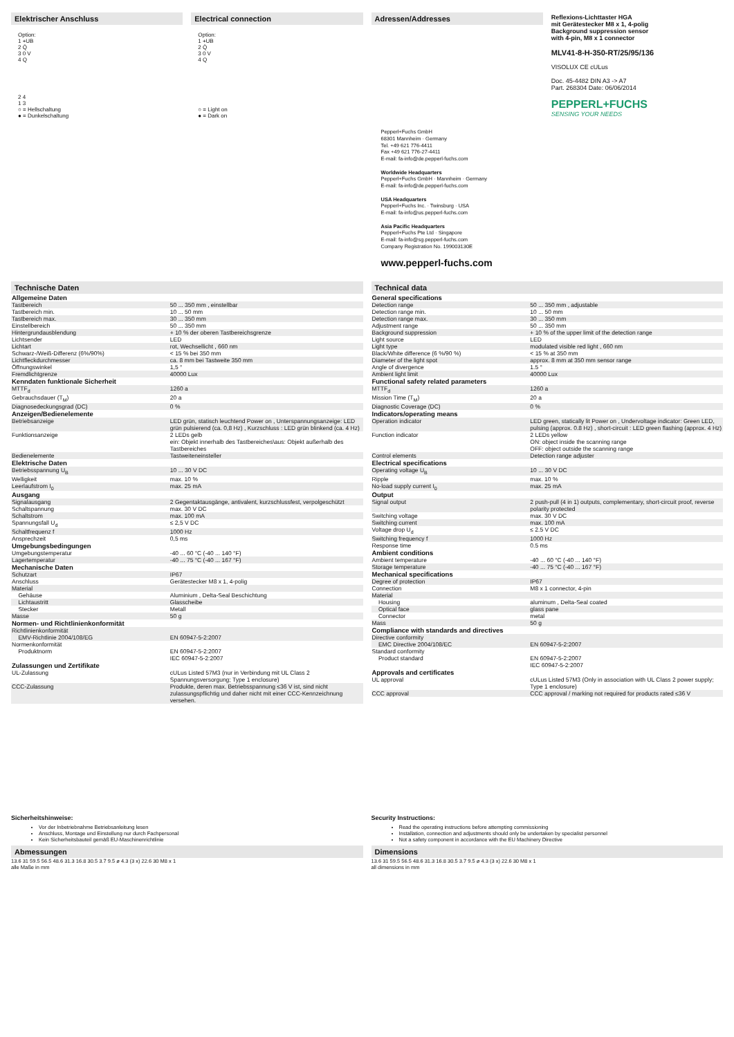Elektrischer Anschluss
Option:
1 +UB
2 Q̄
3 0 V
4 Q
2 4
1 3
○ = Hellschaltung
● = Dunkelschaltung
Electrical connection
Option:
1 +UB
2 Q̄
3 0 V
4 Q
○ = Light on
● = Dark on
Adressen/Addresses
Pepperl+Fuchs GmbH
68301 Mannheim · Germany
Tel. +49 621 776-4411
Fax +49 621 776-27-4411
E-mail: fa-info@de.pepperl-fuchs.com
Worldwide Headquarters
Pepperl+Fuchs GmbH · Mannheim · Germany
E-mail: fa-info@de.pepperl-fuchs.com
USA Headquarters
Pepperl+Fuchs Inc. · Twinsburg · USA
E-mail: fa-info@us.pepperl-fuchs.com
Asia Pacific Headquarters
Pepperl+Fuchs Pte Ltd · Singapore
E-mail: fa-info@sg.pepperl-fuchs.com
Company Registration No. 199003130E
www.pepperl-fuchs.com
Reflexions-Lichttaster HGA
mit Gerätestecker M8 x 1, 4-polig
Background suppression sensor
with 4-pin, M8 x 1 connector
MLV41-8-H-350-RT/25/95/136
VISOLUX CE cULus
Doc. 45-4482 DIN A3 -> A7
Part. 268304 Date: 06/06/2014
PEPPERL+FUCHS
SENSING YOUR NEEDS
Technische Daten
| Allgemeine Daten | |
| Tastbereich | 50 ... 350 mm , einstellbar |
| Tastbereich min. | 10 ... 50 mm |
| Tastbereich max. | 30 ... 350 mm |
| Einstellbereich | 50 ... 350 mm |
| Hintergrundausblendung | + 10 % der oberen Tastbereichsgrenze |
| Lichtsender | LED |
| Lichtart | rot, Wechsellicht , 660 nm |
| Schwarz-/Weiß-Differenz (6%/90%) | < 15 % bei 350 mm |
| Lichtfleckdurchmesser | ca. 8 mm bei Tastweite 350 mm |
| Öffnungswinkel | 1,5 ° |
| Fremdlichtgrenze | 40000 Lux |
| Kenndaten funktionale Sicherheit | |
| MTTF<sub>d</sub> | 1260 a |
| Gebrauchsdauer (T<sub>M</sub>) | 20 a |
| Diagnosedeckungsgrad (DC) | 0 % |
| Anzeigen/Bedienelemente | |
| Betriebsanzeige | LED grün, statisch leuchtend Power on , Unterspannungsanzeige: LED grün pulsierend (ca. 0,8 Hz) , Kurzschluss : LED grün blinkend (ca. 4 Hz) |
| Funktionsanzeige | 2 LEDs gelb ein: Objekt innerhalb des Tastbereiches\aus: Objekt außerhalb des Tastbereiches |
| Bedienelemente | Tastweiteneinsteller |
| Elektrische Daten | |
| Betriebsspannung U<sub>B</sub> | 10 ... 30 V DC |
| Welligkeit | max. 10 % |
| Leerlaufstrom I<sub>0</sub> | max. 25 mA |
| Ausgang | |
| Signalausgang | 2 Gegentaktausgänge, antivalent, kurzschlussfest, verpolgeschützt |
| Schaltspannung | max. 30 V DC |
| Schaltstrom | max. 100 mA |
| Spannungsfall U<sub>d</sub> | ≤ 2,5 V DC |
| Schaltfrequenz f | 1000 Hz |
| Ansprechzeit | 0,5 ms |
| Umgebungsbedingungen | |
| Umgebungstemperatur | -40 ... 60 °C (-40 ... 140 °F) |
| Lagertemperatur | -40 ... 75 °C (-40 ... 167 °F) |
| Mechanische Daten | |
| Schutzart | IP67 |
| Anschluss | Gerätestecker M8 x 1, 4-polig |
| Material | |
| Gehäuse | Aluminium , Delta-Seal Beschichtung |
| Lichtaustritt | Glasscheibe |
| Stecker | Metall |
| Masse | 50 g |
| Normen- und Richtlinienkonformität | |
| Richtlinienkonformität EMV-Richtlinie 2004/108/EG | EN 60947-5-2:2007 |
| Normenkonformität Produktnorm | EN 60947-5-2:2007 IEC 60947-5-2:2007 |
| Zulassungen und Zertifikate | |
| UL-Zulassung | cULus Listed 57M3 (nur in Verbindung mit UL Class 2 Spannungsversorgung; Type 1 enclosure) |
| CCC-Zulassung | Produkte, deren max. Betriebsspannung ≤36 V ist, sind nicht zulassungspflichtig und daher nicht mit einer CCC-Kennzeichnung versehen. |
Technical data
| General specifications | |
| Detection range | 50 ... 350 mm , adjustable |
| Detection range min. | 10 ... 50 mm |
| Detection range max. | 30 ... 350 mm |
| Adjustment range | 50 ... 350 mm |
| Background suppression | + 10 % of the upper limit of the detection range |
| Light source | LED |
| Light type | modulated visible red light , 660 nm |
| Black/White difference (6 %/90 %) | < 15 % at 350 mm |
| Diameter of the light spot | approx. 8 mm at 350 mm sensor range |
| Angle of divergence | 1.5 ° |
| Ambient light limit | 40000 Lux |
| Functional safety related parameters | |
| MTTF<sub>d</sub> | 1260 a |
| Mission Time (T<sub>M</sub>) | 20 a |
| Diagnostic Coverage (DC) | 0 % |
| Indicators/operating means | |
| Operation indicator | LED green, statically lit Power on , Undervoltage indicator: Green LED, pulsing (approx. 0.8 Hz) , short-circuit : LED green flashing (approx. 4 Hz) |
| Function indicator | 2 LEDs yellow ON: object inside the scanning range OFF: object outside the scanning range |
| Control elements | Detection range adjuster |
| Electrical specifications | |
| Operating voltage U<sub>B</sub> | 10 ... 30 V DC |
| Ripple | max. 10 % |
| No-load supply current I<sub>0</sub> | max. 25 mA |
| Output | |
| Signal output | 2 push-pull (4 in 1) outputs, complementary, short-circuit proof, reverse polarity protected |
| Switching voltage | max. 30 V DC |
| Switching current | max. 100 mA |
| Voltage drop U<sub>d</sub> | ≤ 2.5 V DC |
| Switching frequency f | 1000 Hz |
| Response time | 0.5 ms |
| Ambient conditions | |
| Ambient temperature | -40 ... 60 °C (-40 ... 140 °F) |
| Storage temperature | -40 ... 75 °C (-40 ... 167 °F) |
| Mechanical specifications | |
| Degree of protection | IP67 |
| Connection | M8 x 1 connector, 4-pin |
| Material | |
| Housing | aluminum , Delta-Seal coated |
| Optical face | glass pane |
| Connector | metal |
| Mass | 50 g |
| Compliance with standards and directives | |
| Directive conformity EMC Directive 2004/108/EC | EN 60947-5-2:2007 |
| Standard conformity Product standard | EN 60947-5-2:2007 IEC 60947-5-2:2007 |
| Approvals and certificates | |
| UL approval | cULus Listed 57M3 (Only in association with UL Class 2 power supply; Type 1 enclosure) |
| CCC approval | CCC approval / marking not required for products rated ≤36 V |
Sicherheitshinweise:
Vor der Inbetriebnahme Betriebsanleitung lesen
Anschluss, Montage und Einstellung nur durch Fachpersonal
Kein Sicherheitsbauteil gemäß EU-Maschinenrichtlinie
Abmessungen
13.6 31 59.5 56.5 48.6 31.3 16.8 30.5 3.7 9.5 ø 4.3 (3 x) 22.6 30 M8 x 1
alle Maße in mm
Security Instructions:
Read the operating instructions before attempting commissioning
Installation, connection and adjustments should only be undertaken by specialist personnel
Not a safety component in accordance with the EU Machinery Directive
Dimensions
13.6 31 59.5 56.5 48.6 31.3 16.8 30.5 3.7 9.5 ø 4.3 (3 x) 22.6 30 M8 x 1
all dimensions in mm